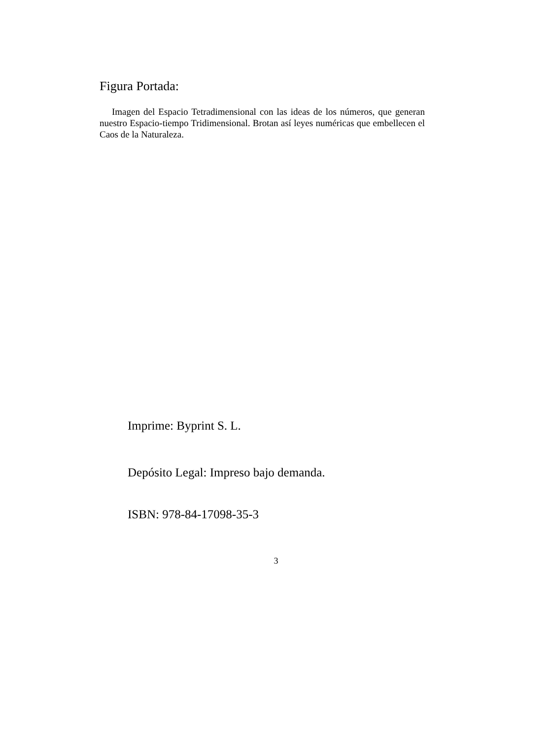Figura Portada:
Imagen del Espacio Tetradimensional con las ideas de los números, que generan nuestro Espacio-tiempo Tridimensional. Brotan así leyes numéricas que embellecen el Caos de la Naturaleza.
Imprime: Byprint S. L.
Depósito Legal: Impreso bajo demanda.
ISBN: 978-84-17098-35-3
3